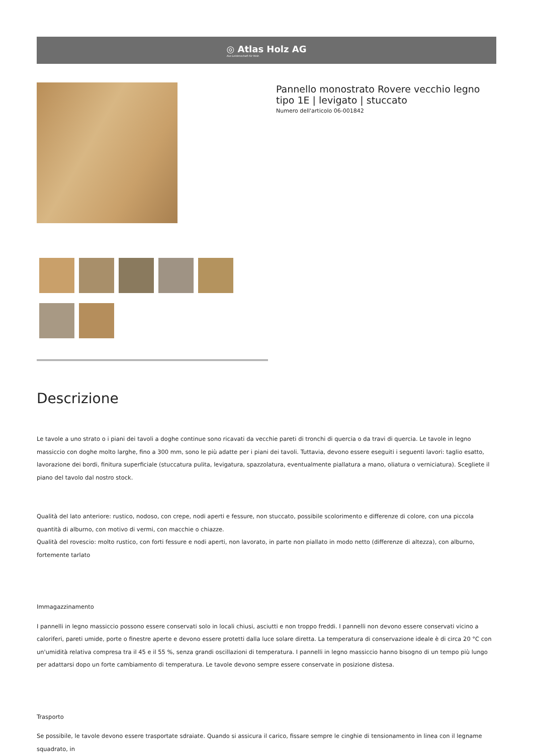◎ Atlas Holz AG
Aus Leidenschaft für Holz.
Pannello monostrato Rovere vecchio legno tipo 1E | levigato | stuccato
Numero dell'articolo 06-001842
Descrizione
Le tavole a uno strato o i piani dei tavoli a doghe continue sono ricavati da vecchie pareti di tronchi di quercia o da travi di quercia. Le tavole in legno massiccio con doghe molto larghe, fino a 300 mm, sono le più adatte per i piani dei tavoli. Tuttavia, devono essere eseguiti i seguenti lavori: taglio esatto, lavorazione dei bordi, finitura superficiale (stuccatura pulita, levigatura, spazzolatura, eventualmente piallatura a mano, oliatura o verniciatura). Scegliete il piano del tavolo dal nostro stock.
Qualità del lato anteriore: rustico, nodoso, con crepe, nodi aperti e fessure, non stuccato, possibile scolorimento e differenze di colore, con una piccola quantità di alburno, con motivo di vermi, con macchie o chiazze.
Qualità del rovescio: molto rustico, con forti fessure e nodi aperti, non lavorato, in parte non piallato in modo netto (differenze di altezza), con alburno, fortemente tarlato
Immagazzinamento
I pannelli in legno massiccio possono essere conservati solo in locali chiusi, asciutti e non troppo freddi. I pannelli non devono essere conservati vicino a caloriferi, pareti umide, porte o finestre aperte e devono essere protetti dalla luce solare diretta. La temperatura di conservazione ideale è di circa 20 °C con un'umidità relativa compresa tra il 45 e il 55 %, senza grandi oscillazioni di temperatura. I pannelli in legno massiccio hanno bisogno di un tempo più lungo per adattarsi dopo un forte cambiamento di temperatura. Le tavole devono sempre essere conservate in posizione distesa.
Trasporto
Se possibile, le tavole devono essere trasportate sdraiate. Quando si assicura il carico, fissare sempre le cinghie di tensionamento in linea con il legname squadrato, in